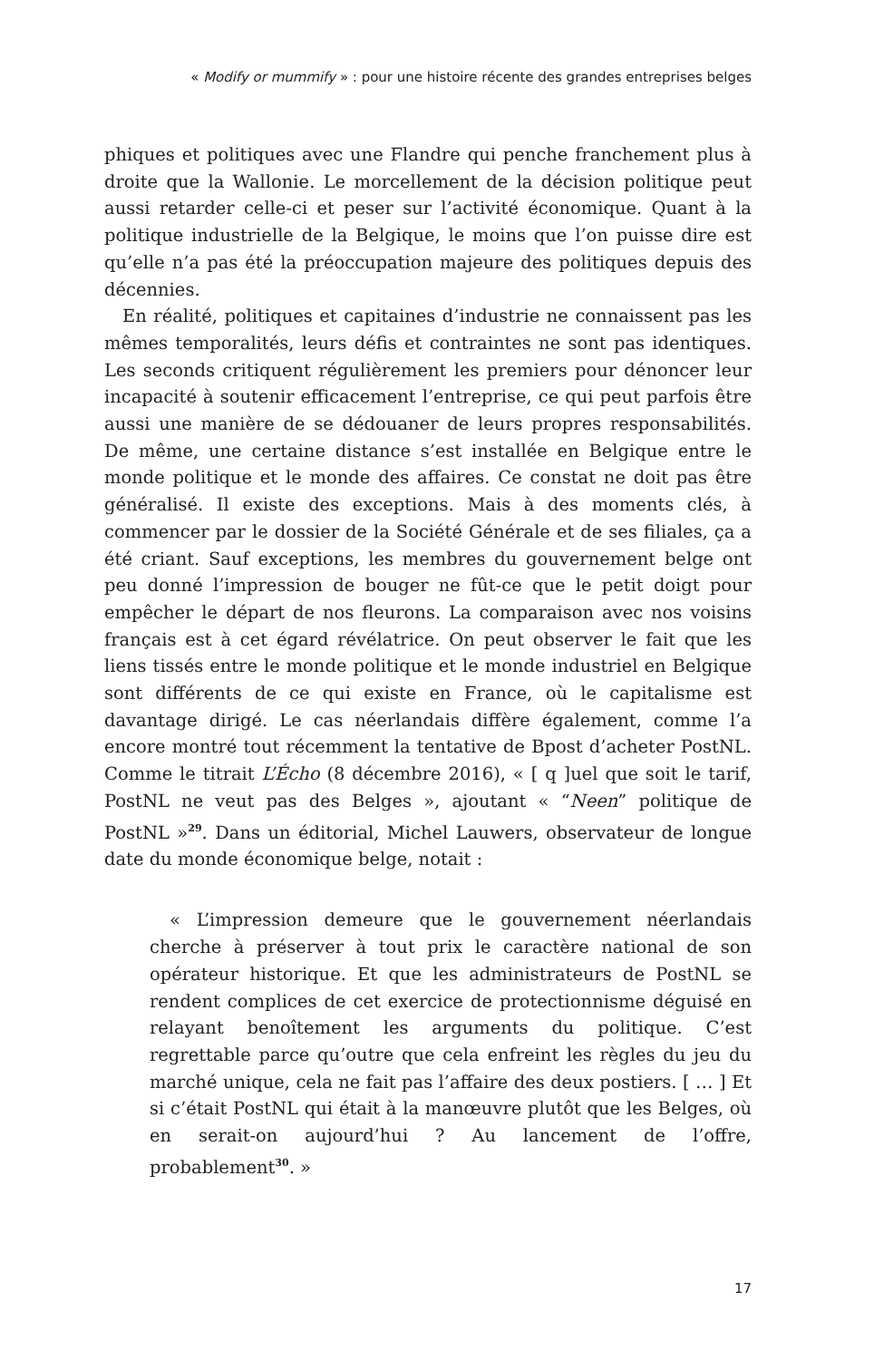« Modify or mummify » : pour une histoire récente des grandes entreprises belges
phiques et politiques avec une Flandre qui penche franchement plus à droite que la Wallonie. Le morcellement de la décision politique peut aussi retarder celle-ci et peser sur l’activité économique. Quant à la politique industrielle de la Belgique, le moins que l’on puisse dire est qu’elle n’a pas été la préoccupation majeure des politiques depuis des décennies.
En réalité, politiques et capitaines d’industrie ne connaissent pas les mêmes temporalités, leurs défis et contraintes ne sont pas identiques. Les seconds critiquent régulièrement les premiers pour dénoncer leur incapacité à soutenir efficacement l’entreprise, ce qui peut parfois être aussi une manière de se dédouaner de leurs propres responsabilités. De même, une certaine distance s’est installée en Belgique entre le monde politique et le monde des affaires. Ce constat ne doit pas être généralisé. Il existe des exceptions. Mais à des moments clés, à commencer par le dossier de la Société Générale et de ses filiales, ça a été criant. Sauf exceptions, les membres du gouvernement belge ont peu donné l’impression de bouger ne fût-ce que le petit doigt pour empêcher le départ de nos fleurons. La comparaison avec nos voisins français est à cet égard révélatrice. On peut observer le fait que les liens tissés entre le monde politique et le monde industriel en Belgique sont différents de ce qui existe en France, où le capitalisme est davantage dirigé. Le cas néerlandais diffère également, comme l’a encore montré tout récemment la tentative de Bpost d’acheter PostNL. Comme le titrait L’Écho (8 décembre 2016), « [ q ]uel que soit le tarif, PostNL ne veut pas des Belges », ajoutant « “Neen” politique de PostNL »<sup>29</sup>. Dans un éditorial, Michel Lauwers, observateur de longue date du monde économique belge, notait :
« L’impression demeure que le gouvernement néerlandais cherche à préserver à tout prix le caractère national de son opérateur historique. Et que les administrateurs de PostNL se rendent complices de cet exercice de protectionnisme déguisé en relayant benoîtement les arguments du politique. C’est regrettable parce qu’outre que cela enfreint les règles du jeu du marché unique, cela ne fait pas l’affaire des deux postiers. [ … ] Et si c’était PostNL qui était à la manœuvre plutôt que les Belges, où en serait-on aujourd’hui ? Au lancement de l’offre, probablement<sup>30</sup>. »
17